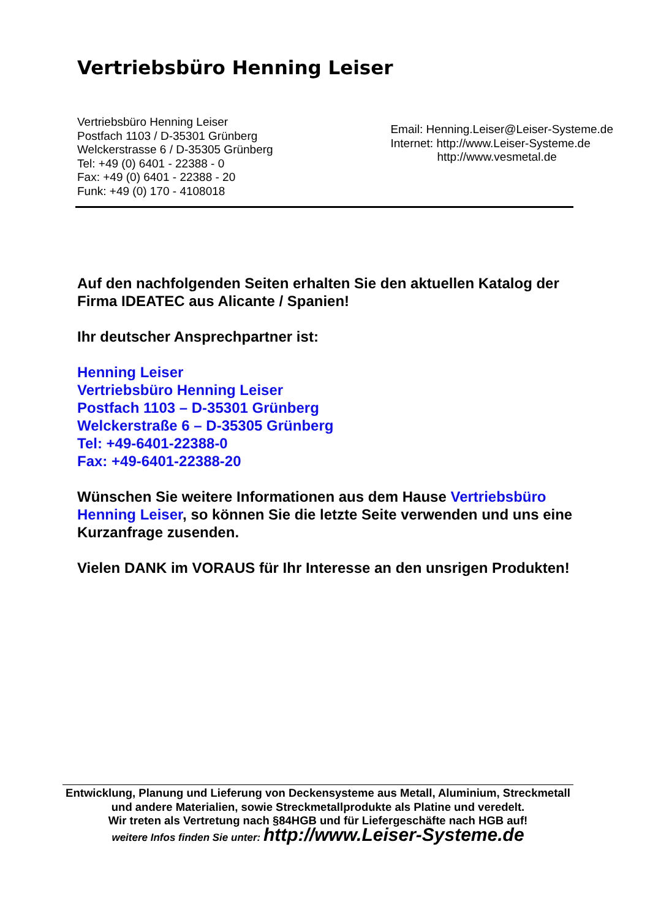Vertriebsbüro Henning Leiser
Vertriebsbüro Henning Leiser
Postfach 1103 / D-35301 Grünberg
Welckerstrasse 6 / D-35305 Grünberg
Tel: +49 (0) 6401 - 22388 - 0
Fax: +49 (0) 6401 - 22388 - 20
Funk: +49 (0) 170 - 4108018
Email: Henning.Leiser@Leiser-Systeme.de
Internet: http://www.Leiser-Systeme.de
http://www.vesmetal.de
Auf den nachfolgenden Seiten erhalten Sie den aktuellen Katalog der Firma IDEATEC aus Alicante / Spanien!
Ihr deutscher Ansprechpartner ist:
Henning Leiser
Vertriebsbüro Henning Leiser
Postfach 1103 – D-35301 Grünberg
Welckerstraße 6 – D-35305 Grünberg
Tel: +49-6401-22388-0
Fax: +49-6401-22388-20
Wünschen Sie weitere Informationen aus dem Hause Vertriebsbüro Henning Leiser, so können Sie die letzte Seite verwenden und uns eine Kurzanfrage zusenden.
Vielen DANK im VORAUS für Ihr Interesse an den unsrigen Produkten!
Entwicklung, Planung und Lieferung von Deckensysteme aus Metall, Aluminium, Streckmetall und andere Materialien, sowie Streckmetallprodukte als Platine und veredelt.
Wir treten als Vertretung nach §84HGB und für Liefergeschäfte nach HGB auf!
weitere Infos finden Sie unter: http://www.Leiser-Systeme.de